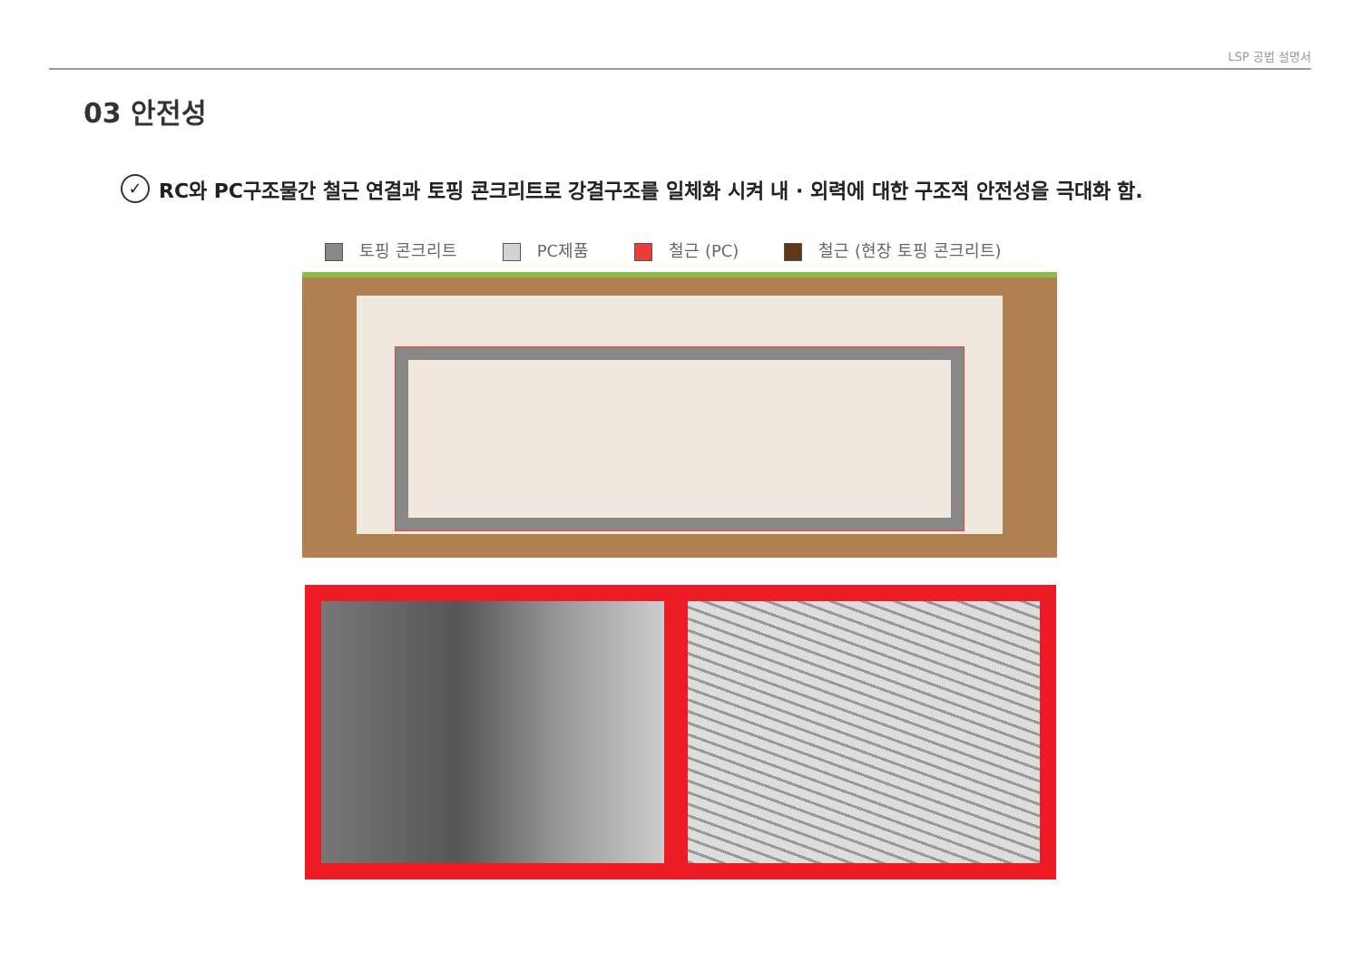LSP 공법 설명서
03 안전성
✓ RC와 PC구조물간 철근 연결과 토핑 콘크리트로 강결구조를 일체화 시켜 내 · 외력에 대한 구조적 안전성을 극대화 함.
토핑 콘크리트 PC제품 철근 (PC) 철근 (현장 토핑 콘크리트)